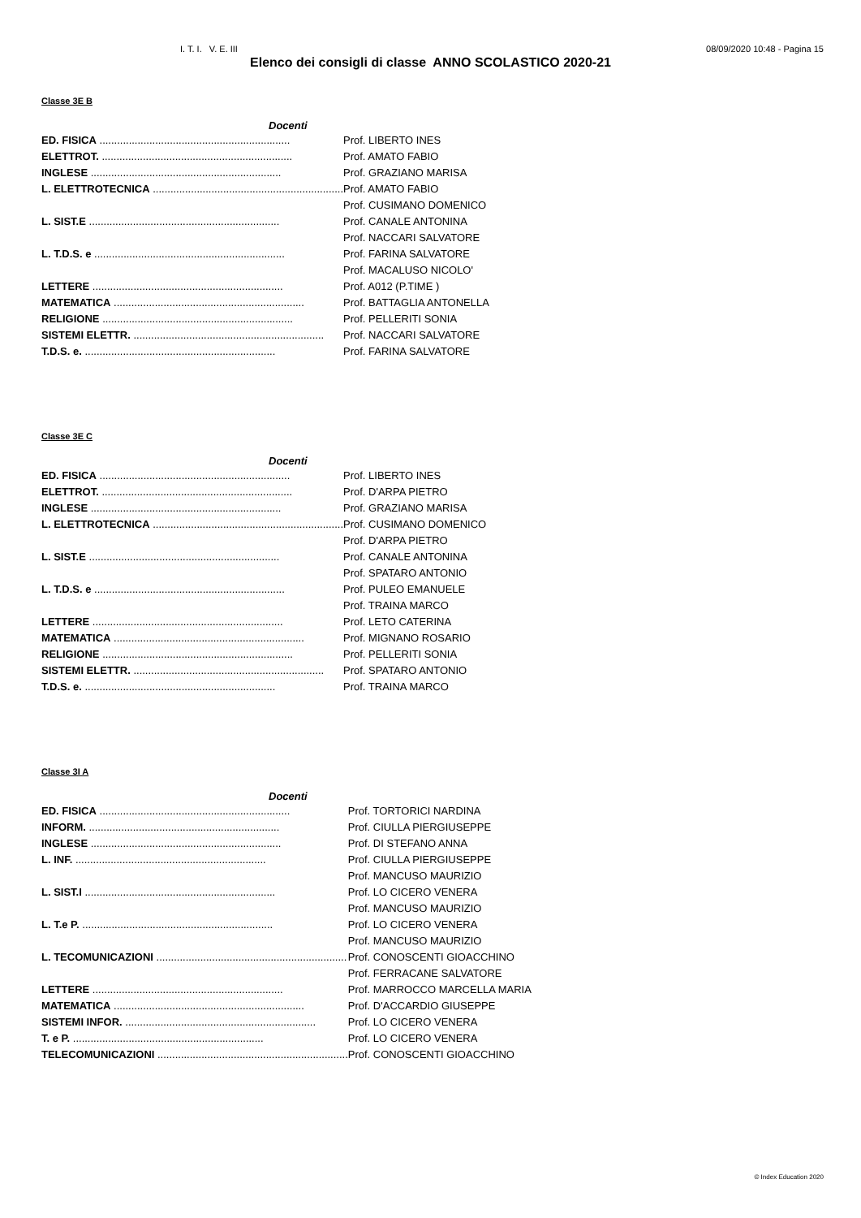I. T. I. V. E. III 08/09/2020 10:48 - Pagina 15
Elenco dei consigli di classe ANNO SCOLASTICO 2020-21
Classe 3E B
| Docenti | |
| --- | --- |
| ED. FISICA ................................................................. | Prof. LIBERTO INES |
| ELETTROT. ................................................................. | Prof. AMATO FABIO |
| INGLESE ................................................................. | Prof. GRAZIANO MARISA |
| L. ELETTROTECNICA ................................................................. | Prof. AMATO FABIO |
| | Prof. CUSIMANO DOMENICO |
| L. SIST.E ................................................................. | Prof. CANALE ANTONINA |
| | Prof. NACCARI SALVATORE |
| L. T.D.S. e ................................................................. | Prof. FARINA SALVATORE |
| | Prof. MACALUSO NICOLO' |
| LETTERE ................................................................. | Prof. A012 (P.TIME ) |
| MATEMATICA ................................................................. | Prof. BATTAGLIA ANTONELLA |
| RELIGIONE ................................................................. | Prof. PELLERITI SONIA |
| SISTEMI ELETTR. ................................................................. | Prof. NACCARI SALVATORE |
| T.D.S. e. ................................................................. | Prof. FARINA SALVATORE |
Classe 3E C
| Docenti | |
| --- | --- |
| ED. FISICA ................................................................. | Prof. LIBERTO INES |
| ELETTROT. ................................................................. | Prof. D'ARPA PIETRO |
| INGLESE ................................................................. | Prof. GRAZIANO MARISA |
| L. ELETTROTECNICA ................................................................. | Prof. CUSIMANO DOMENICO |
| | Prof. D'ARPA PIETRO |
| L. SIST.E ................................................................. | Prof. CANALE ANTONINA |
| | Prof. SPATARO ANTONIO |
| L. T.D.S. e ................................................................. | Prof. PULEO EMANUELE |
| | Prof. TRAINA MARCO |
| LETTERE ................................................................. | Prof. LETO CATERINA |
| MATEMATICA ................................................................. | Prof. MIGNANO ROSARIO |
| RELIGIONE ................................................................. | Prof. PELLERITI SONIA |
| SISTEMI ELETTR. ................................................................. | Prof. SPATARO ANTONIO |
| T.D.S. e. ................................................................. | Prof. TRAINA MARCO |
Classe 3I A
| Docenti | |
| --- | --- |
| ED. FISICA ................................................................. | Prof. TORTORICI NARDINA |
| INFORM. ................................................................. | Prof. CIULLA PIERGIUSEPPE |
| INGLESE ................................................................. | Prof. DI STEFANO ANNA |
| L. INF. ................................................................. | Prof. CIULLA PIERGIUSEPPE |
| | Prof. MANCUSO MAURIZIO |
| L. SIST.I ................................................................. | Prof. LO CICERO VENERA |
| | Prof. MANCUSO MAURIZIO |
| L. T.e P. ................................................................. | Prof. LO CICERO VENERA |
| | Prof. MANCUSO MAURIZIO |
| L. TECOMUNICAZIONI ................................................................. | Prof. CONOSCENTI GIOACCHINO |
| | Prof. FERRACANE SALVATORE |
| LETTERE ................................................................. | Prof. MARROCCO MARCELLA MARIA |
| MATEMATICA ................................................................. | Prof. D'ACCARDIO GIUSEPPE |
| SISTEMI INFOR. ................................................................. | Prof. LO CICERO VENERA |
| T. e P. ................................................................. | Prof. LO CICERO VENERA |
| TELECOMUNICAZIONI ................................................................. | Prof. CONOSCENTI GIOACCHINO |
© Index Education 2020